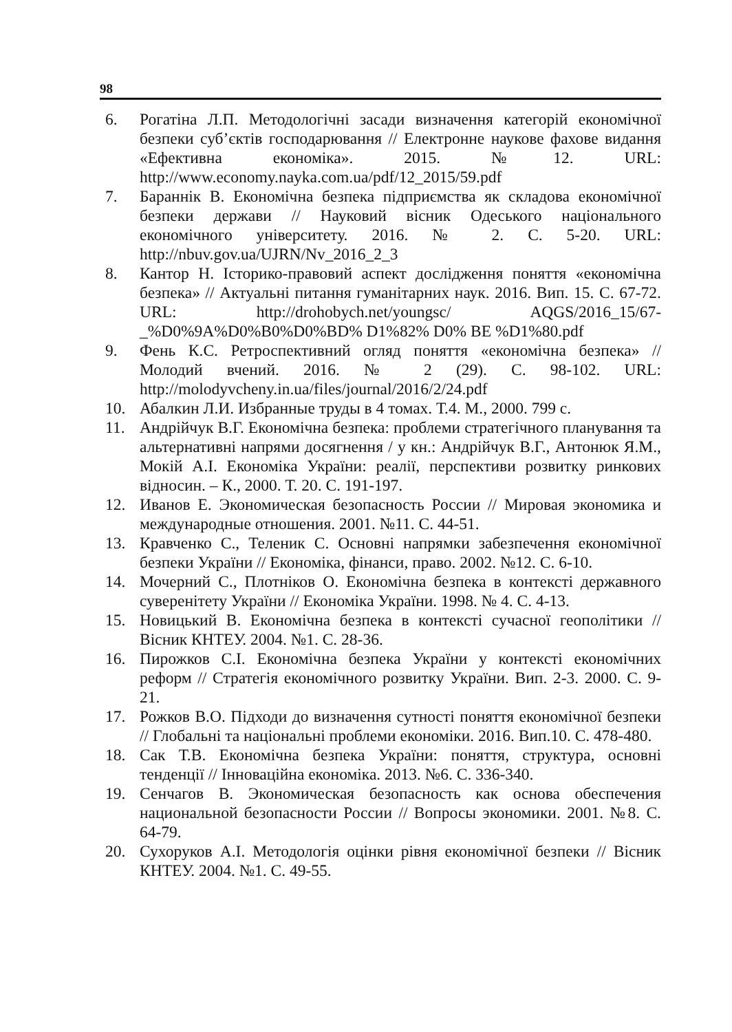98
6. Рогатіна Л.П. Методологічні засади визначення категорій економічної безпеки суб’єктів господарювання // Електронне наукове фахове видання «Ефективна економіка». 2015. №12. URL: http://www.economy.nayka.com.ua/pdf/12_2015/59.pdf
7. Бараннік В. Економічна безпека підприємства як складова економічної безпеки держави // Науковий вісник Одеського національного економічного університету. 2016. № 2. С. 5-20. URL: http://nbuv.gov.ua/UJRN/Nv_2016_2_3
8. Кантор Н. Історико-правовий аспект дослідження поняття «економічна безпека» // Актуальні питання гуманітарних наук. 2016. Вип. 15. С. 67-72. URL: http://drohobych.net/youngsc/ AQGS/2016_15/67-_%D0%9A%D0%B0%D0%BD% D1%82% D0% BE %D1%80.pdf
9. Фень К.С. Ретроспективний огляд поняття «економічна безпека» // Молодий вчений. 2016. № 2 (29). С. 98-102. URL: http://molodyvcheny.in.ua/files/journal/2016/2/24.pdf
10. Абалкин Л.И. Избранные труды в 4 томах. Т.4. М., 2000. 799 с.
11. Андрійчук В.Г. Економічна безпека: проблеми стратегічного планування та альтернативні напрями досягнення / у кн.: Андрійчук В.Г., Антонюк Я.М., Мокій А.І. Економіка України: реалії, перспективи розвитку ринкових відносин. – К., 2000. Т. 20. С. 191-197.
12. Иванов Е. Экономическая безопасность России // Мировая экономика и международные отношения. 2001. №11. С. 44-51.
13. Кравченко С., Теленик С. Основні напрямки забезпечення економічної безпеки України // Економіка, фінанси, право. 2002. №12. С. 6-10.
14. Мочерний С., Плотніков О. Економічна безпека в контексті державного суверенітету України // Економіка України. 1998. № 4. С. 4-13.
15. Новицький В. Економічна безпека в контексті сучасної геополітики // Вісник КНТЕУ. 2004. №1. С. 28-36.
16. Пирожков С.І. Економічна безпека України у контексті економічних реформ // Стратегія економічного розвитку України. Вип. 2-3. 2000. С. 9-21.
17. Рожков В.О. Підходи до визначення сутності поняття економічної безпеки // Глобальні та національні проблеми економіки. 2016. Вип.10. С. 478-480.
18. Сак Т.В. Економічна безпека України: поняття, структура, основні тенденції // Інноваційна економіка. 2013. №6. С. 336-340.
19. Сенчагов В. Экономическая безопасность как основа обеспечения национальной безопасности России // Вопросы экономики. 2001. №8. С. 64-79.
20. Сухоруков А.І. Методологія оцінки рівня економічної безпеки // Вісник КНТЕУ. 2004. №1. С. 49-55.